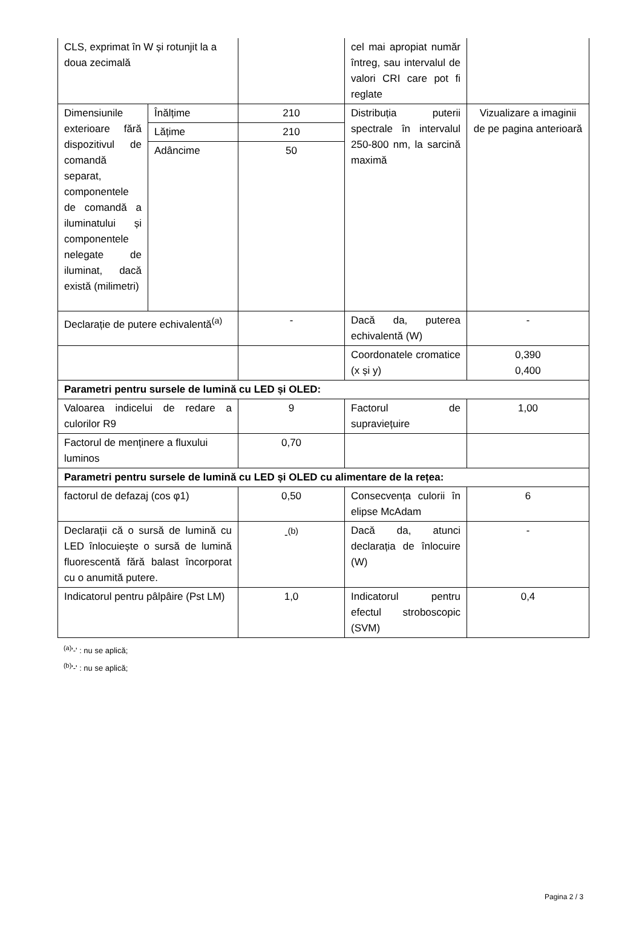| CLS, exprimat în W și rotunjit la a doua zecimală | | | cel mai apropiat număr întreg, sau intervalul de valori CRI care pot fi reglate | |
| Dimensiunile exterioare fără dispozitivul de comandă separat, componentele de comandă a iluminatului și componentele nelegate de iluminat, dacă există (milimetri) | Înălțime | 210 | Distribuția puterii spectrale în intervalul 250-800 nm, la sarcină maximă | Vizualizare a imaginii de pe pagina anterioară |
| | Lățime | 210 | | |
| | Adâncime | 50 | | |
| Declarație de putere echivalentă<sup>(a)</sup> | | - | Dacă da, puterea echivalentă (W) | - |
| | | | Coordonatele cromatice (x și y) | 0,390 0,400 |
| Parametri pentru sursele de lumină cu LED și OLED: | | | | |
| Valoarea indicelui de redare a culorilor R9 | | 9 | Factorul de supraviețuire | 1,00 |
| Factorul de menținere a fluxului luminos | | 0,70 | | |
| Parametri pentru sursele de lumină cu LED și OLED cu alimentare de la rețea: | | | | |
| factorul de defazaj (cos φ1) | | 0,50 | Consecvența culorii în elipse McAdam | 6 |
| Declarații că o sursă de lumină cu LED înlocuiește o sursă de lumină fluorescentă fără balast încorporat cu o anumită putere. | | -<sup>(b)</sup> | Dacă da, atunci declarația de înlocuire (W) | - |
| Indicatorul pentru pâlpâire (Pst LM) | | 1,0 | Indicatorul pentru efectul stroboscopic (SVM) | 0,4 |
<sup>(a)</sup> '-' : nu se aplică;
<sup>(b)</sup> '-' : nu se aplică;
Pagina 2 / 3